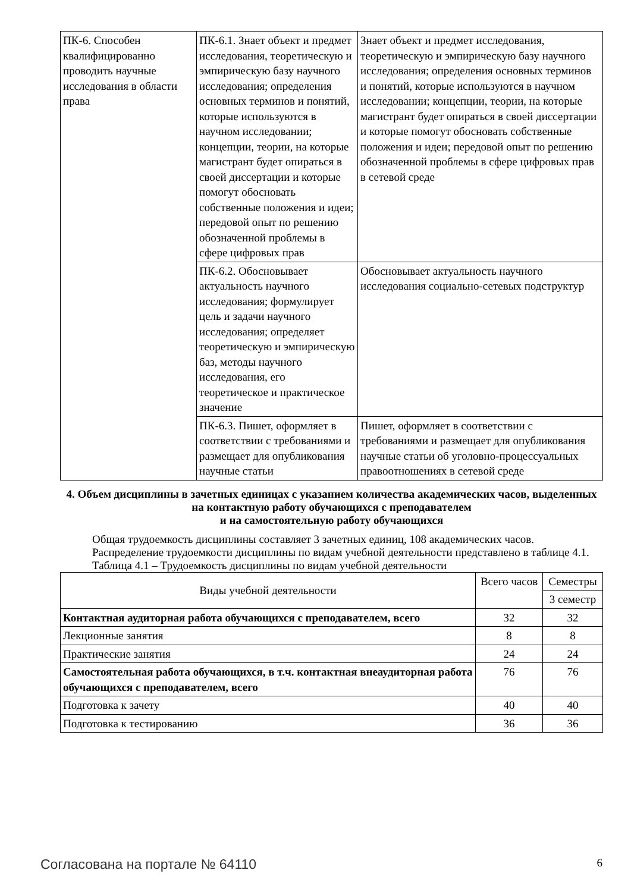| ПК-6. Способен квалифицированно проводить научные исследования в области права | ПК-6.1. Знает объект и предмет исследования, теоретическую и эмпирическую базу научного исследования; определения основных терминов и понятий, которые используются в научном исследовании; концепции, теории, на которые магистрант будет опираться в своей диссертации и которые помогут обосновать собственные положения и идеи; передовой опыт по решению обозначенной проблемы в сфере цифровых прав | Знает объект и предмет исследования, теоретическую и эмпирическую базу научного исследования; определения основных терминов и понятий, которые используются в научном исследовании; концепции, теории, на которые магистрант будет опираться в своей диссертации и которые помогут обосновать собственные положения и идеи; передовой опыт по решению обозначенной проблемы в сфере цифровых прав в сетевой среде |
| | ПК-6.2. Обосновывает актуальность научного исследования; формулирует цель и задачи научного исследования; определяет теоретическую и эмпирическую баз, методы научного исследования, его теоретическое и практическое значение | Обосновывает актуальность научного исследования социально-сетевых подструктур |
| | ПК-6.3. Пишет, оформляет в соответствии с требованиями и размещает для опубликования научные статьи | Пишет, оформляет в соответствии с требованиями и размещает для опубликования научные статьи об уголовно-процессуальных правоотношениях в сетевой среде |
4. Объем дисциплины в зачетных единицах с указанием количества академических часов, выделенных на контактную работу обучающихся с преподавателем
и на самостоятельную работу обучающихся
Общая трудоемкость дисциплины составляет 3 зачетных единиц, 108 академических часов.
Распределение трудоемкости дисциплины по видам учебной деятельности представлено в таблице 4.1.
Таблица 4.1 – Трудоемкость дисциплины по видам учебной деятельности
| Виды учебной деятельности | Всего часов | Семестры |
| --- | --- | --- |
| | | 3 семестр |
| Контактная аудиторная работа обучающихся с преподавателем, всего | 32 | 32 |
| Лекционные занятия | 8 | 8 |
| Практические занятия | 24 | 24 |
| Самостоятельная работа обучающихся, в т.ч. контактная внеаудиторная работа обучающихся с преподавателем, всего | 76 | 76 |
| Подготовка к зачету | 40 | 40 |
| Подготовка к тестированию | 36 | 36 |
Согласована на портале № 64110 6